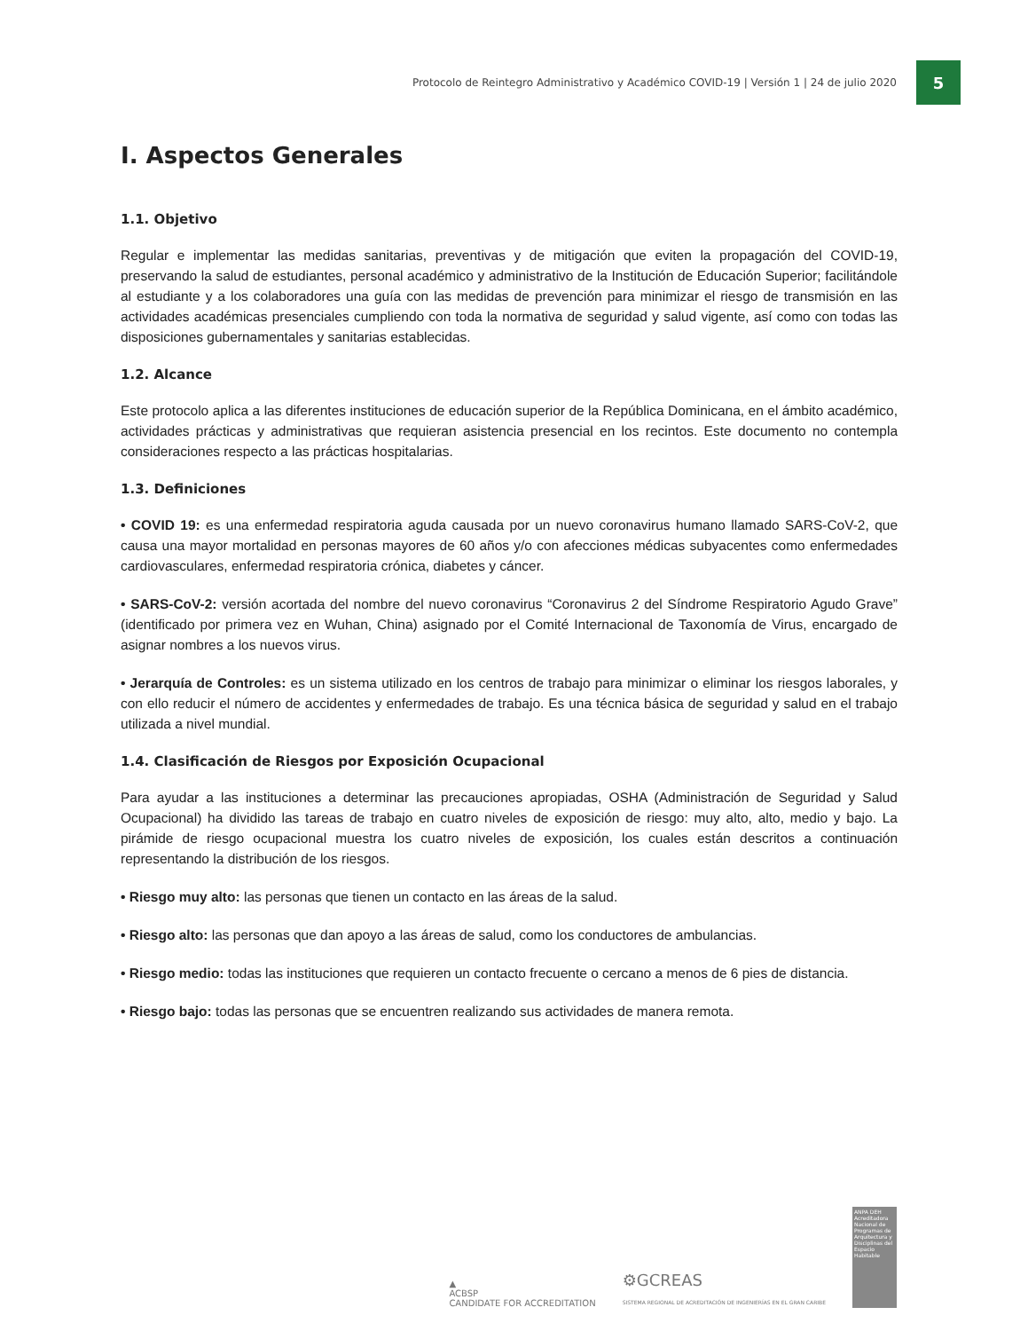Protocolo de Reintegro Administrativo y Académico COVID-19 | Versión 1 | 24 de julio 2020
5
I. Aspectos Generales
1.1. Objetivo
Regular e implementar las medidas sanitarias, preventivas y de mitigación que eviten la propagación del COVID-19, preservando la salud de estudiantes, personal académico y administrativo de la Institución de Educación Superior; facilitándole al estudiante y a los colaboradores una guía con las medidas de prevención para minimizar el riesgo de transmisión en las actividades académicas presenciales cumpliendo con toda la normativa de seguridad y salud vigente, así como con todas las disposiciones gubernamentales y sanitarias establecidas.
1.2. Alcance
Este protocolo aplica a las diferentes instituciones de educación superior de la República Dominicana, en el ámbito académico, actividades prácticas y administrativas que requieran asistencia presencial en los recintos. Este documento no contempla consideraciones respecto a las prácticas hospitalarias.
1.3. Definiciones
• COVID 19: es una enfermedad respiratoria aguda causada por un nuevo coronavirus humano llamado SARS-CoV-2, que causa una mayor mortalidad en personas mayores de 60 años y/o con afecciones médicas subyacentes como enfermedades cardiovasculares, enfermedad respiratoria crónica, diabetes y cáncer.
• SARS-CoV-2: versión acortada del nombre del nuevo coronavirus “Coronavirus 2 del Síndrome Respiratorio Agudo Grave” (identificado por primera vez en Wuhan, China) asignado por el Comité Internacional de Taxonomía de Virus, encargado de asignar nombres a los nuevos virus.
• Jerarquía de Controles: es un sistema utilizado en los centros de trabajo para minimizar o eliminar los riesgos laborales, y con ello reducir el número de accidentes y enfermedades de trabajo. Es una técnica básica de seguridad y salud en el trabajo utilizada a nivel mundial.
1.4. Clasificación de Riesgos por Exposición Ocupacional
Para ayudar a las instituciones a determinar las precauciones apropiadas, OSHA (Administración de Seguridad y Salud Ocupacional) ha dividido las tareas de trabajo en cuatro niveles de exposición de riesgo: muy alto, alto, medio y bajo. La pirámide de riesgo ocupacional muestra los cuatro niveles de exposición, los cuales están descritos a continuación representando la distribución de los riesgos.
• Riesgo muy alto: las personas que tienen un contacto en las áreas de la salud.
• Riesgo alto: las personas que dan apoyo a las áreas de salud, como los conductores de ambulancias.
• Riesgo medio: todas las instituciones que requieren un contacto frecuente o cercano a menos de 6 pies de distancia.
• Riesgo bajo: todas las personas que se encuentren realizando sus actividades de manera remota.
▲
ACBSP
CANDIDATE FOR ACCREDITATION
⚙GCREAS
SISTEMA REGIONAL DE ACREDITACIÓN DE INGENIERÍAS EN EL GRAN CARIBE
ANPA DEH
Acreditadora Nacional de Programas de Arquitectura y Disciplinas del Espacio Habitable